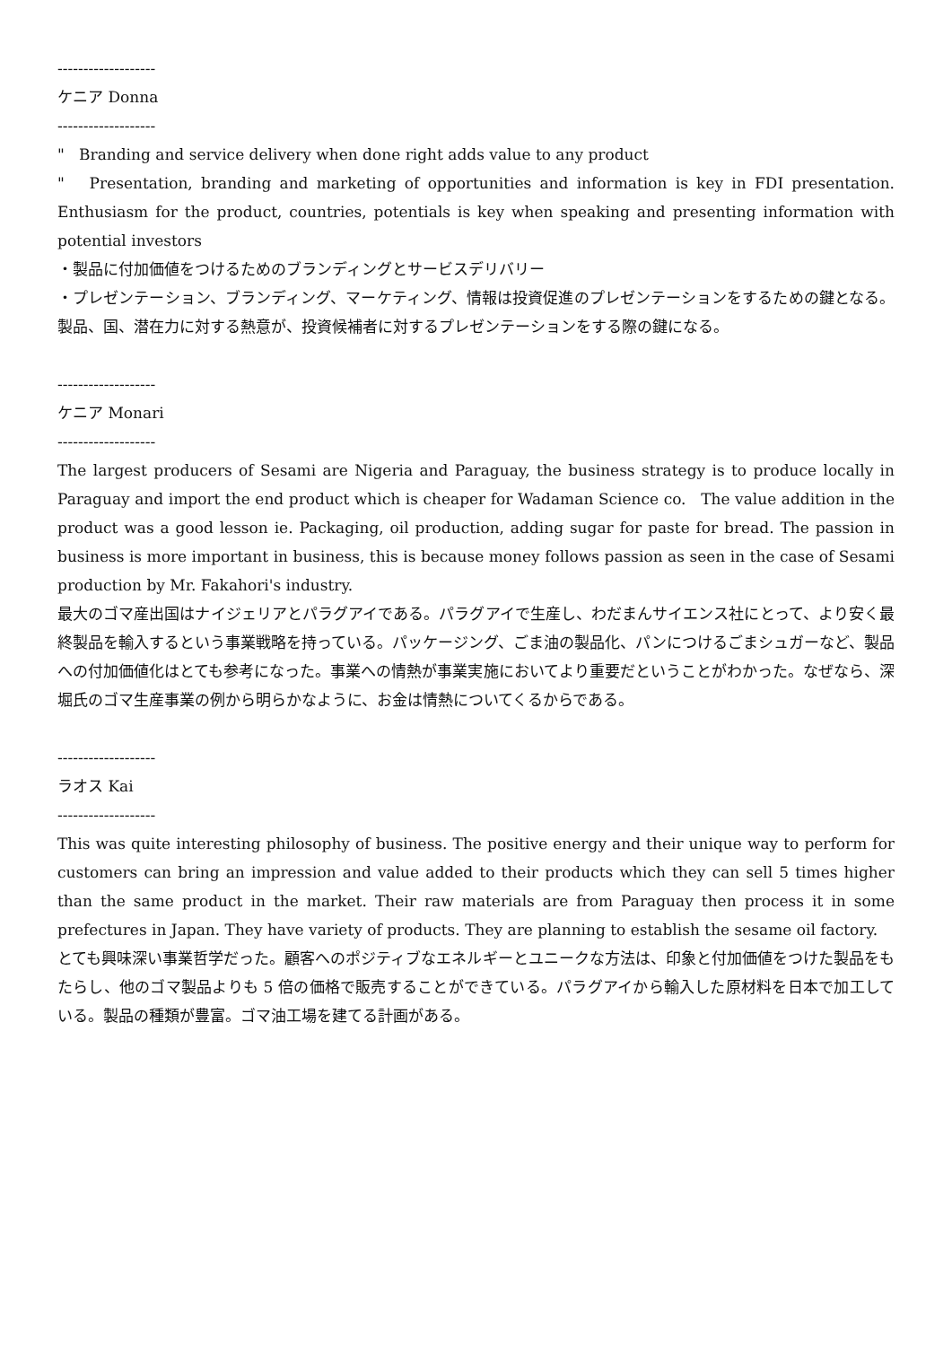-------------------
ケニア Donna
-------------------
" Branding and service delivery when done right adds value to any product
" Presentation, branding and marketing of opportunities and information is key in FDI presentation. Enthusiasm for the product, countries, potentials is key when speaking and presenting information with potential investors
・製品に付加価値をつけるためのブランディングとサービスデリバリー
・プレゼンテーション、ブランディング、マーケティング、情報は投資促進のプレゼンテーションをするための鍵となる。製品、国、潜在力に対する熱意が、投資候補者に対するプレゼンテーションをする際の鍵になる。
-------------------
ケニア Monari
-------------------
The largest producers of Sesami are Nigeria and Paraguay, the business strategy is to produce locally in Paraguay and import the end product which is cheaper for Wadaman Science co. The value addition in the product was a good lesson ie. Packaging, oil production, adding sugar for paste for bread. The passion in business is more important in business, this is because money follows passion as seen in the case of Sesami production by Mr. Fakahori's industry.
最大のゴマ産出国はナイジェリアとパラグアイである。パラグアイで生産し、わだまんサイエンス社にとって、より安く最終製品を輸入するという事業戦略を持っている。パッケージング、ごま油の製品化、パンにつけるごまシュガーなど、製品への付加価値化はとても参考になった。事業への情熱が事業実施においてより重要だということがわかった。なぜなら、深堀氏のゴマ生産事業の例から明らかなように、お金は情熱についてくるからである。
-------------------
ラオス Kai
-------------------
This was quite interesting philosophy of business. The positive energy and their unique way to perform for customers can bring an impression and value added to their products which they can sell 5 times higher than the same product in the market. Their raw materials are from Paraguay then process it in some prefectures in Japan. They have variety of products. They are planning to establish the sesame oil factory.
とても興味深い事業哲学だった。顧客へのポジティブなエネルギーとユニークな方法は、印象と付加価値をつけた製品をもたらし、他のゴマ製品よりも 5 倍の価格で販売することができている。パラグアイから輸入した原材料を日本で加工している。製品の種類が豊富。ゴマ油工場を建てる計画がある。